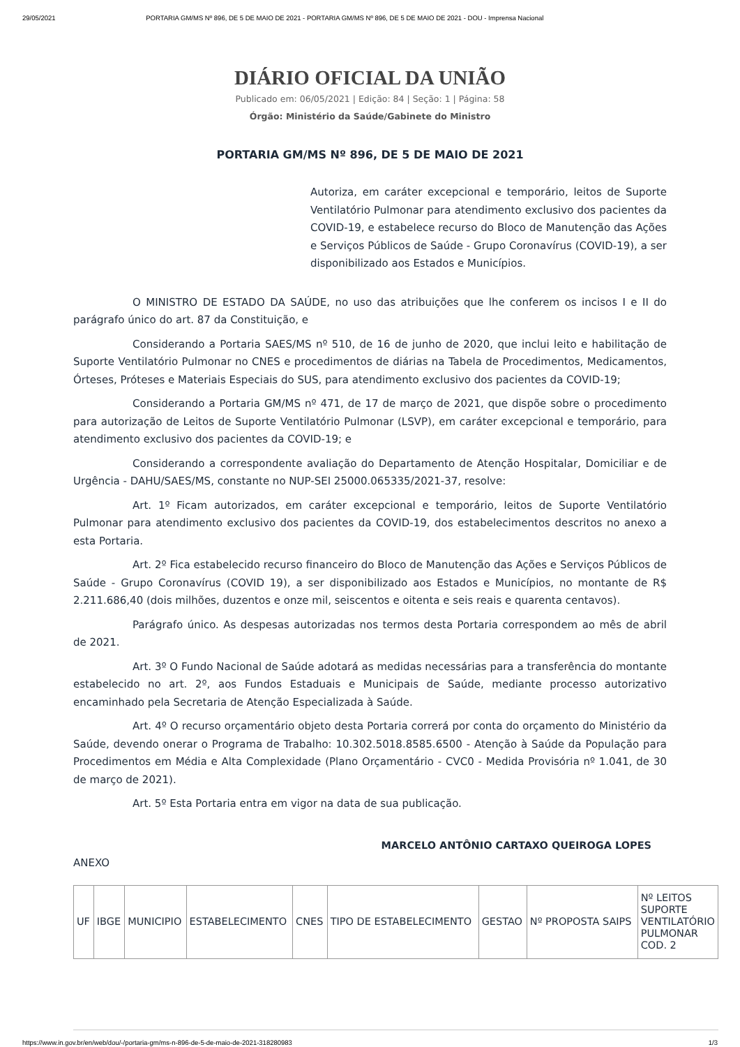29/05/2021 PORTARIA GM/MS Nº 896, DE 5 DE MAIO DE 2021 - PORTARIA GM/MS Nº 896, DE 5 DE MAIO DE 2021 - DOU - Imprensa Nacional
DIÁRIO OFICIAL DA UNIÃO
Publicado em: 06/05/2021 | Edição: 84 | Seção: 1 | Página: 58
Órgão: Ministério da Saúde/Gabinete do Ministro
PORTARIA GM/MS Nº 896, DE 5 DE MAIO DE 2021
Autoriza, em caráter excepcional e temporário, leitos de Suporte Ventilatório Pulmonar para atendimento exclusivo dos pacientes da COVID-19, e estabelece recurso do Bloco de Manutenção das Ações e Serviços Públicos de Saúde - Grupo Coronavírus (COVID-19), a ser disponibilizado aos Estados e Municípios.
O MINISTRO DE ESTADO DA SAÚDE, no uso das atribuições que lhe conferem os incisos I e II do parágrafo único do art. 87 da Constituição, e
Considerando a Portaria SAES/MS nº 510, de 16 de junho de 2020, que inclui leito e habilitação de Suporte Ventilatório Pulmonar no CNES e procedimentos de diárias na Tabela de Procedimentos, Medicamentos, Órteses, Próteses e Materiais Especiais do SUS, para atendimento exclusivo dos pacientes da COVID-19;
Considerando a Portaria GM/MS nº 471, de 17 de março de 2021, que dispõe sobre o procedimento para autorização de Leitos de Suporte Ventilatório Pulmonar (LSVP), em caráter excepcional e temporário, para atendimento exclusivo dos pacientes da COVID-19; e
Considerando a correspondente avaliação do Departamento de Atenção Hospitalar, Domiciliar e de Urgência - DAHU/SAES/MS, constante no NUP-SEI 25000.065335/2021-37, resolve:
Art. 1º Ficam autorizados, em caráter excepcional e temporário, leitos de Suporte Ventilatório Pulmonar para atendimento exclusivo dos pacientes da COVID-19, dos estabelecimentos descritos no anexo a esta Portaria.
Art. 2º Fica estabelecido recurso financeiro do Bloco de Manutenção das Ações e Serviços Públicos de Saúde - Grupo Coronavírus (COVID 19), a ser disponibilizado aos Estados e Municípios, no montante de R$ 2.211.686,40 (dois milhões, duzentos e onze mil, seiscentos e oitenta e seis reais e quarenta centavos).
Parágrafo único. As despesas autorizadas nos termos desta Portaria correspondem ao mês de abril de 2021.
Art. 3º O Fundo Nacional de Saúde adotará as medidas necessárias para a transferência do montante estabelecido no art. 2º, aos Fundos Estaduais e Municipais de Saúde, mediante processo autorizativo encaminhado pela Secretaria de Atenção Especializada à Saúde.
Art. 4º O recurso orçamentário objeto desta Portaria correrá por conta do orçamento do Ministério da Saúde, devendo onerar o Programa de Trabalho: 10.302.5018.8585.6500 - Atenção à Saúde da População para Procedimentos em Média e Alta Complexidade (Plano Orçamentário - CVC0 - Medida Provisória nº 1.041, de 30 de março de 2021).
Art. 5º Esta Portaria entra em vigor na data de sua publicação.
MARCELO ANTÔNIO CARTAXO QUEIROGA LOPES
ANEXO
| UF | IBGE | MUNICIPIO | ESTABELECIMENTO | CNES | TIPO DE ESTABELECIMENTO | GESTAO | Nº PROPOSTA SAIPS | Nº LEITOS SUPORTE VENTILATÓRIO PULMONAR COD. 2 |
| --- | --- | --- | --- | --- | --- | --- | --- | --- |
https://www.in.gov.br/en/web/dou/-/portaria-gm/ms-n-896-de-5-de-maio-de-2021-318280983 1/3